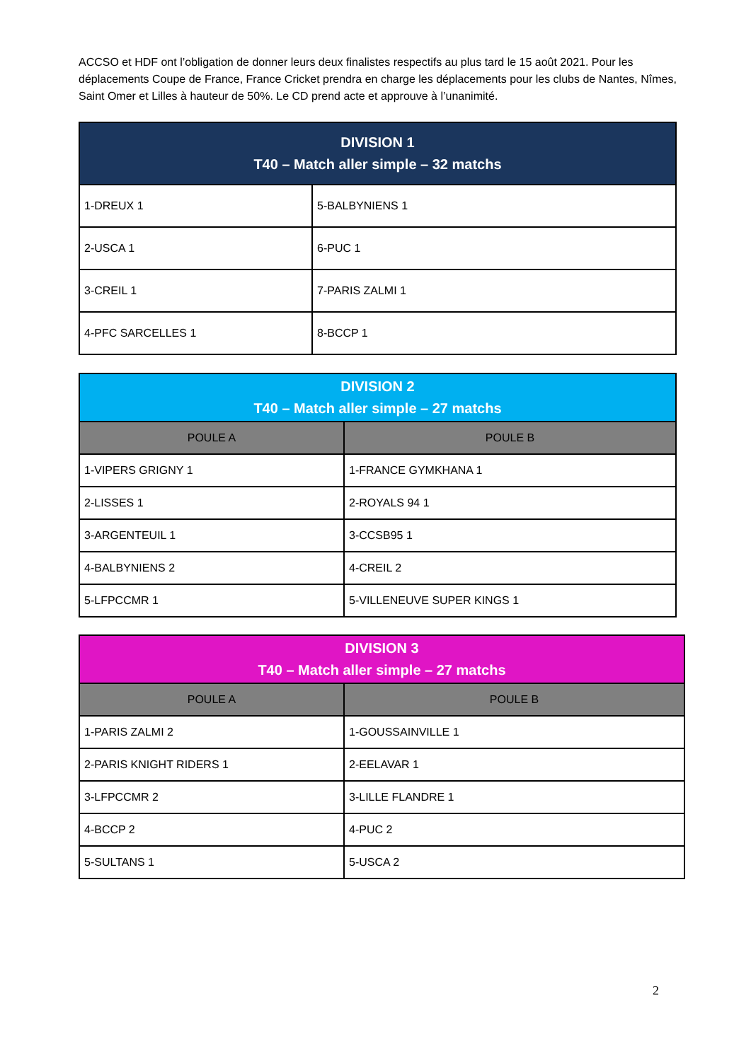ACCSO et HDF ont l’obligation de donner leurs deux finalistes respectifs au plus tard le 15 août 2021. Pour les déplacements Coupe de France, France Cricket prendra en charge les déplacements pour les clubs de Nantes, Nîmes, Saint Omer et Lilles à hauteur de 50%. Le CD prend acte et approuve à l’unanimité.
| DIVISION 1 T40 – Match aller simple – 32 matchs | |
| --- | --- |
| 1-DREUX 1 | 5-BALBYNIENS 1 |
| 2-USCA 1 | 6-PUC 1 |
| 3-CREIL 1 | 7-PARIS ZALMI 1 |
| 4-PFC SARCELLES 1 | 8-BCCP 1 |
| DIVISION 2 T40 – Match aller simple – 27 matchs | |
| --- | --- |
| POULE A | POULE B |
| 1-VIPERS GRIGNY 1 | 1-FRANCE GYMKHANA 1 |
| 2-LISSES 1 | 2-ROYALS 94 1 |
| 3-ARGENTEUIL 1 | 3-CCSB95 1 |
| 4-BALBYNIENS 2 | 4-CREIL 2 |
| 5-LFPCCMR 1 | 5-VILLENEUVE SUPER KINGS 1 |
| DIVISION 3 T40 – Match aller simple – 27 matchs | |
| --- | --- |
| POULE A | POULE B |
| 1-PARIS ZALMI 2 | 1-GOUSSAINVILLE 1 |
| 2-PARIS KNIGHT RIDERS 1 | 2-EELAVAR 1 |
| 3-LFPCCMR 2 | 3-LILLE FLANDRE 1 |
| 4-BCCP 2 | 4-PUC 2 |
| 5-SULTANS 1 | 5-USCA 2 |
2